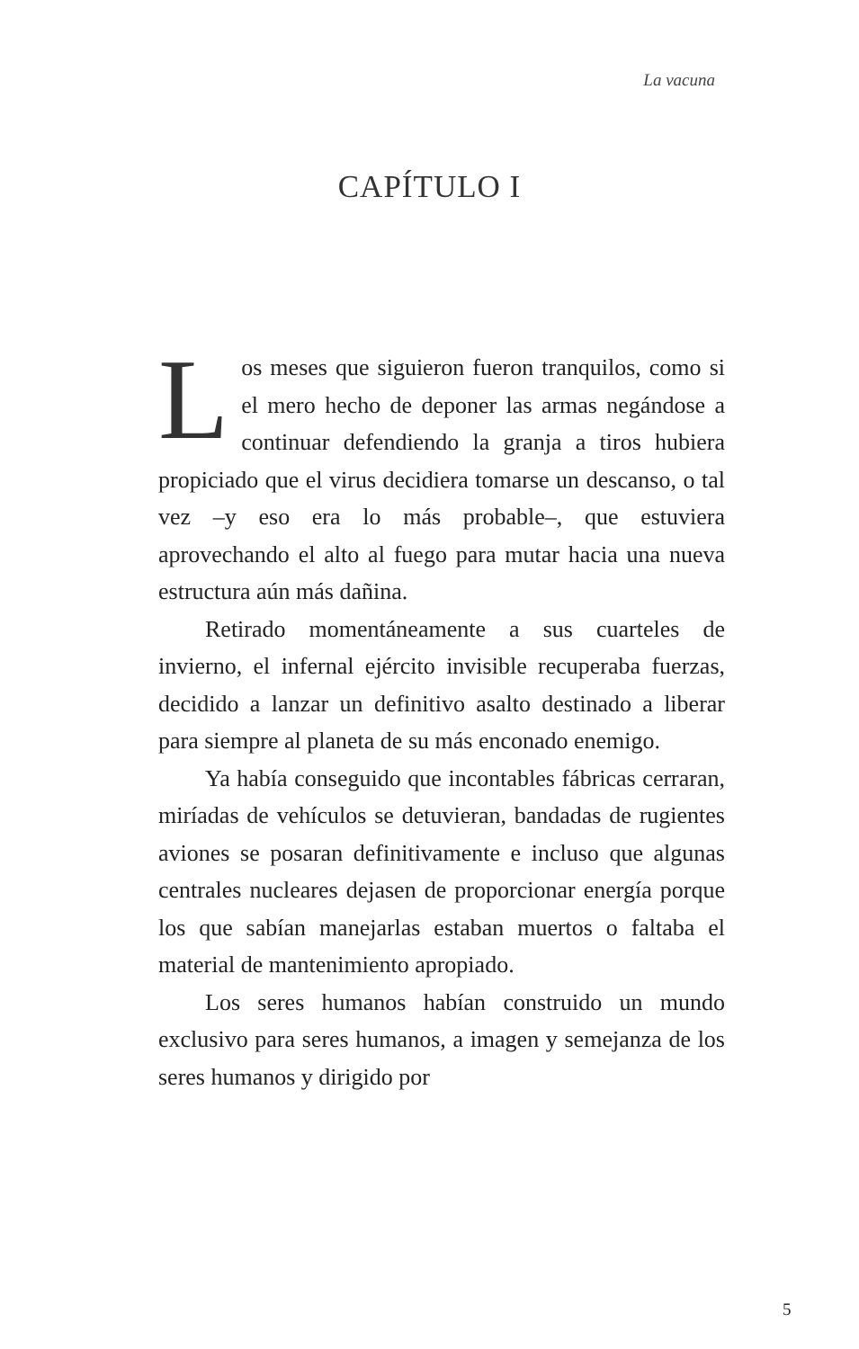La vacuna
CAPÍTULO I
Los meses que siguieron fueron tranquilos, como si el mero hecho de deponer las armas negándose a continuar defendiendo la granja a tiros hubiera propiciado que el virus decidiera tomarse un descanso, o tal vez –y eso era lo más probable–, que estuviera aprovechando el alto al fuego para mutar hacia una nueva estructura aún más dañina.
Retirado momentáneamente a sus cuarteles de invierno, el infernal ejército invisible recuperaba fuerzas, decidido a lanzar un definitivo asalto destinado a liberar para siempre al planeta de su más enconado enemigo.
Ya había conseguido que incontables fábricas cerraran, miríadas de vehículos se detuvieran, bandadas de rugientes aviones se posaran definitivamente e incluso que algunas centrales nucleares dejasen de proporcionar energía porque los que sabían manejarlas estaban muertos o faltaba el material de mantenimiento apropiado.
Los seres humanos habían construido un mundo exclusivo para seres humanos, a imagen y semejanza de los seres humanos y dirigido por
5